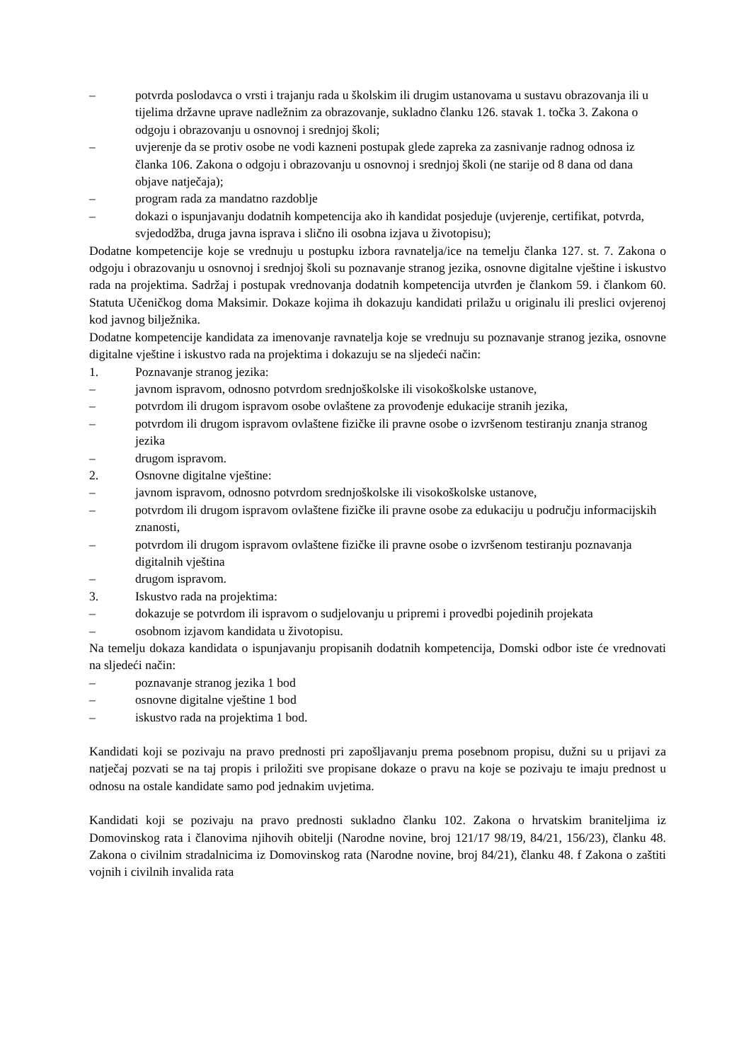– potvrda poslodavca o vrsti i trajanju rada u školskim ili drugim ustanovama u sustavu obrazovanja ili u tijelima državne uprave nadležnim za obrazovanje, sukladno članku 126. stavak 1. točka 3. Zakona o odgoju i obrazovanju u osnovnoj i srednjoj školi;
– uvjerenje da se protiv osobe ne vodi kazneni postupak glede zapreka za zasnivanje radnog odnosa iz članka 106. Zakona o odgoju i obrazovanju u osnovnoj i srednjoj školi (ne starije od 8 dana od dana objave natječaja);
– program rada za mandatno razdoblje
– dokazi o ispunjavanju dodatnih kompetencija ako ih kandidat posjeduje (uvjerenje, certifikat, potvrda, svjedodžba, druga javna isprava i slično ili osobna izjava u životopisu);
Dodatne kompetencije koje se vrednuju u postupku izbora ravnatelja/ice na temelju članka 127. st. 7. Zakona o odgoju i obrazovanju u osnovnoj i srednjoj školi su poznavanje stranog jezika, osnovne digitalne vještine i iskustvo rada na projektima. Sadržaj i postupak vrednovanja dodatnih kompetencija utvrđen je člankom 59. i člankom 60. Statuta Učeničkog doma Maksimir. Dokaze kojima ih dokazuju kandidati prilažu u originalu ili preslici ovjerenoj kod javnog bilježnika.
Dodatne kompetencije kandidata za imenovanje ravnatelja koje se vrednuju su poznavanje stranog jezika, osnovne digitalne vještine i iskustvo rada na projektima i dokazuju se na sljedeći način:
1. Poznavanje stranog jezika:
– javnom ispravom, odnosno potvrdom srednjoškolske ili visokoškolske ustanove,
– potvrdom ili drugom ispravom osobe ovlaštene za provođenje edukacije stranih jezika,
– potvrdom ili drugom ispravom ovlaštene fizičke ili pravne osobe o izvršenom testiranju znanja stranog jezika
– drugom ispravom.
2. Osnovne digitalne vještine:
– javnom ispravom, odnosno potvrdom srednjoškolske ili visokoškolske ustanove,
– potvrdom ili drugom ispravom ovlaštene fizičke ili pravne osobe za edukaciju u području informacijskih znanosti,
– potvrdom ili drugom ispravom ovlaštene fizičke ili pravne osobe o izvršenom testiranju poznavanja digitalnih vještina
– drugom ispravom.
3. Iskustvo rada na projektima:
– dokazuje se potvrdom ili ispravom o sudjelovanju u pripremi i provedbi pojedinih projekata
– osobnom izjavom kandidata u životopisu.
Na temelju dokaza kandidata o ispunjavanju propisanih dodatnih kompetencija, Domski odbor iste će vrednovati na sljedeći način:
– poznavanje stranog jezika 1 bod
– osnovne digitalne vještine 1 bod
– iskustvo rada na projektima 1 bod.
Kandidati koji se pozivaju na pravo prednosti pri zapošljavanju prema posebnom propisu, dužni su u prijavi za natječaj pozvati se na taj propis i priložiti sve propisane dokaze o pravu na koje se pozivaju te imaju prednost u odnosu na ostale kandidate samo pod jednakim uvjetima.
Kandidati koji se pozivaju na pravo prednosti sukladno članku 102. Zakona o hrvatskim braniteljima iz Domovinskog rata i članovima njihovih obitelji (Narodne novine, broj 121/17 98/19, 84/21, 156/23), članku 48. Zakona o civilnim stradalnicima iz Domovinskog rata (Narodne novine, broj 84/21), članku 48. f Zakona o zaštiti vojnih i civilnih invalida rata